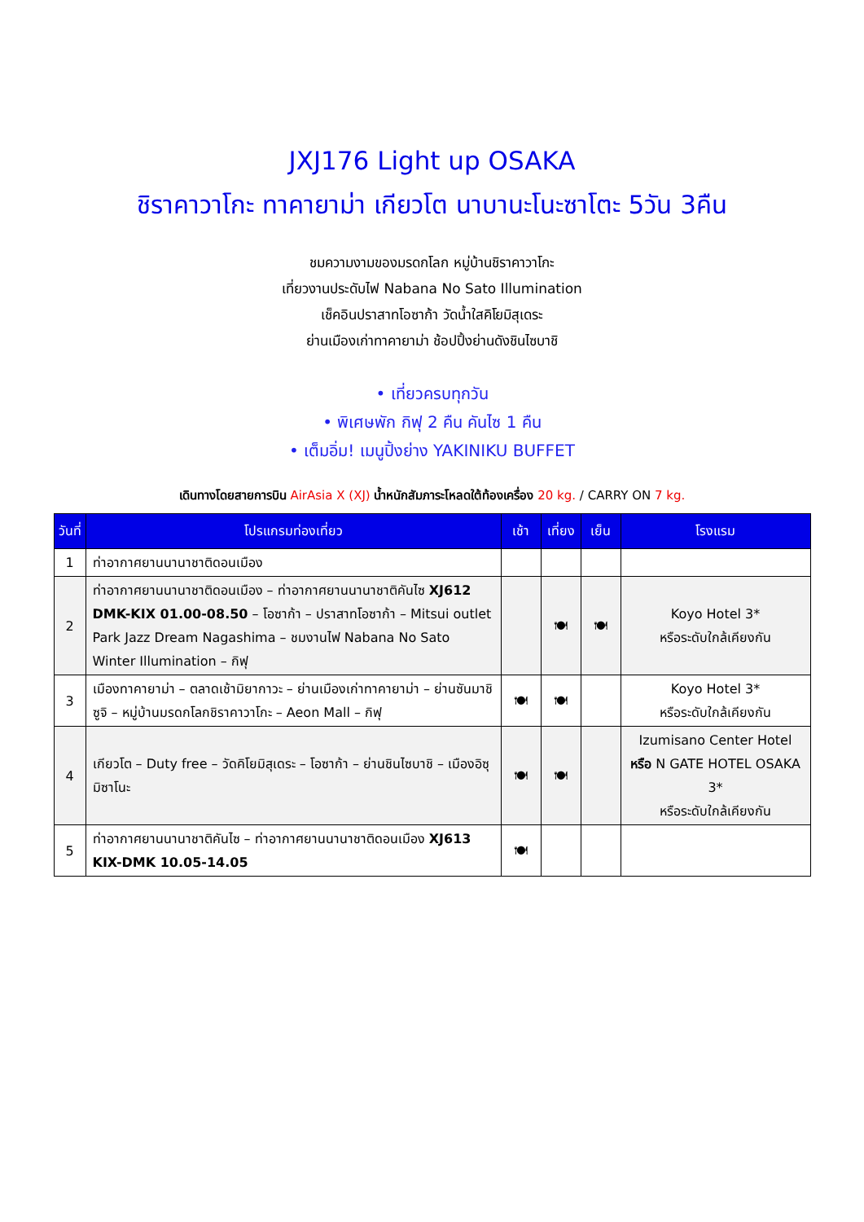JXJ176 Light up OSAKA
ชิราคาวาโกะ ทาคายาม่า เกียวโต นาบานะโนะซาโตะ 5วัน 3คืน
ชมความงามของมรดกโลก หมู่บ้านชิราคาวาโกะ
เที่ยวงานประดับไฟ Nabana No Sato Illumination
เช็คอินปราสาทโอซาก้า วัดน้ำใสคิโยมิสุเดระ
ย่านเมืองเก่าทาคายาม่า ช้อปปิ้งย่านดังชินไซบาชิ
• เที่ยวครบทุกวัน
• พิเศษพัก กิฟุ 2 คืน คันไซ 1 คืน
• เต็มอิ่ม! เมนูปิ้งย่าง YAKINIKU BUFFET
เดินทางโดยสายการบิน AirAsia X (XJ) น้ำหนักสัมภาระโหลดใต้ท้องเครื่อง 20 kg. / CARRY ON 7 kg.
| วันที่ | โปรแกรมท่องเที่ยว | เช้า | เที่ยง | เย็น | โรงแรม |
| --- | --- | --- | --- | --- | --- |
| 1 | ท่าอากาศยานนานาชาติดอนเมือง | | | | |
| 2 | ท่าอากาศยานนานาชาติดอนเมือง – ท่าอากาศยานนานาชาติคันไซ XJ612 DMK-KIX 01.00-08.50 – โอซาก้า – ปราสาทโอซาก้า – Mitsui outlet Park Jazz Dream Nagashima – ชมงานไฟ Nabana No Sato Winter Illumination – กิฟุ | | 🍽 | 🍽 | Koyo Hotel 3* หรือระดับใกล้เคียงกัน |
| 3 | เมืองทาคายาม่า – ตลาดเช้ามิยากาวะ – ย่านเมืองเก่าทาคายาม่า – ย่านซันมาชิซูจิ – หมู่บ้านมรดกโลกชิราคาวาโกะ – Aeon Mall – กิฟุ | 🍽 | 🍽 | | Koyo Hotel 3* หรือระดับใกล้เคียงกัน |
| 4 | เกียวโต – Duty free – วัดคิโยมิสุเดระ – โอซาก้า – ย่านชินไซบาชิ – เมืองอิซุมิซาโนะ | 🍽 | 🍽 | | Izumisano Center Hotel หรือ N GATE HOTEL OSAKA 3* หรือระดับใกล้เคียงกัน |
| 5 | ท่าอากาศยานนานาชาติคันไซ – ท่าอากาศยานนานาชาติดอนเมือง XJ613 KIX-DMK 10.05-14.05 | 🍽 | | | |